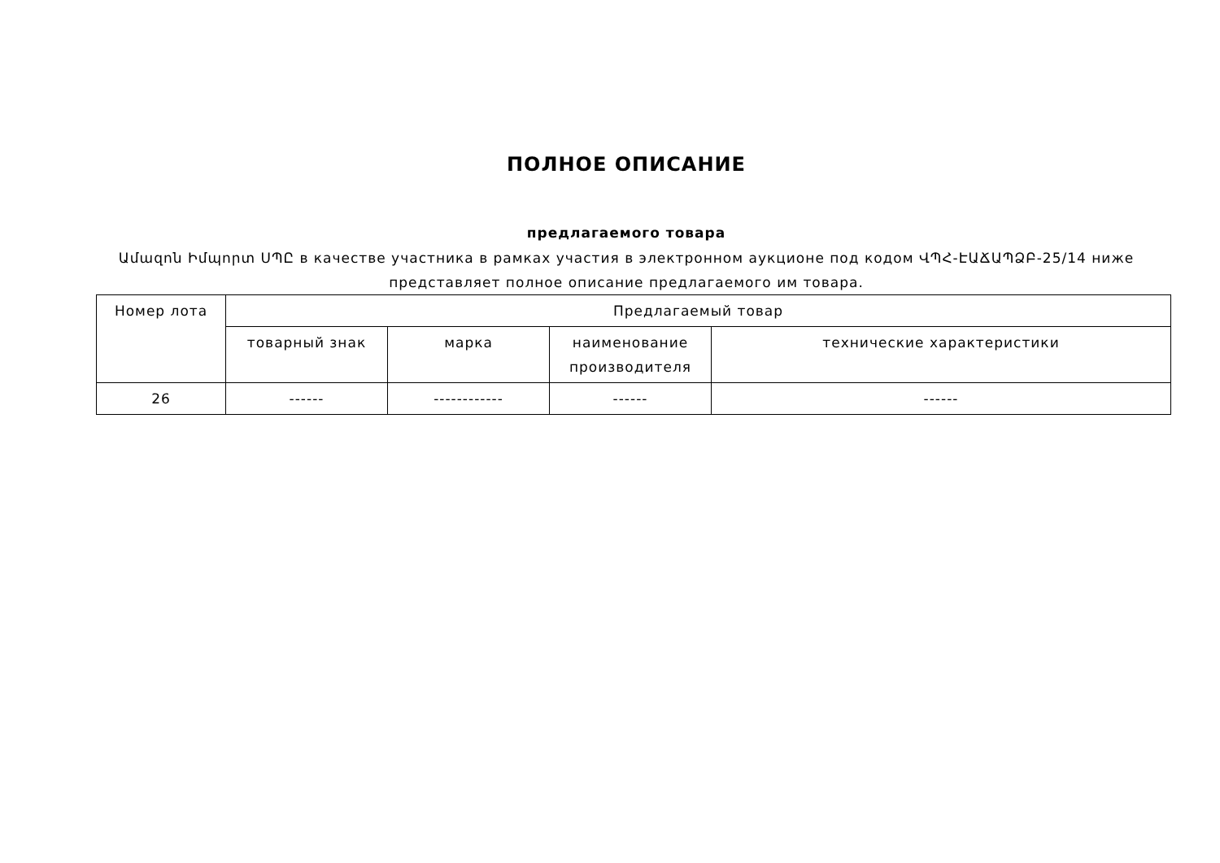ПОЛНОЕ ОПИСАНИЕ
предлагаемого товара
Ամազոն Իմպորտ ՍՊԸ в качестве участника в рамках участия в электронном аукционе под кодом ՎՊՀ-ԷԱՃԱՊՁԲ-25/14 ниже представляет полное описание предлагаемого им товара.
| Номер лота | Предлагаемый товар | | | |
| --- | --- | --- | --- | --- |
| | товарный знак | марка | наименование производителя | технические характеристики |
| 26 | ------ | ------------ | ------ | ------ |